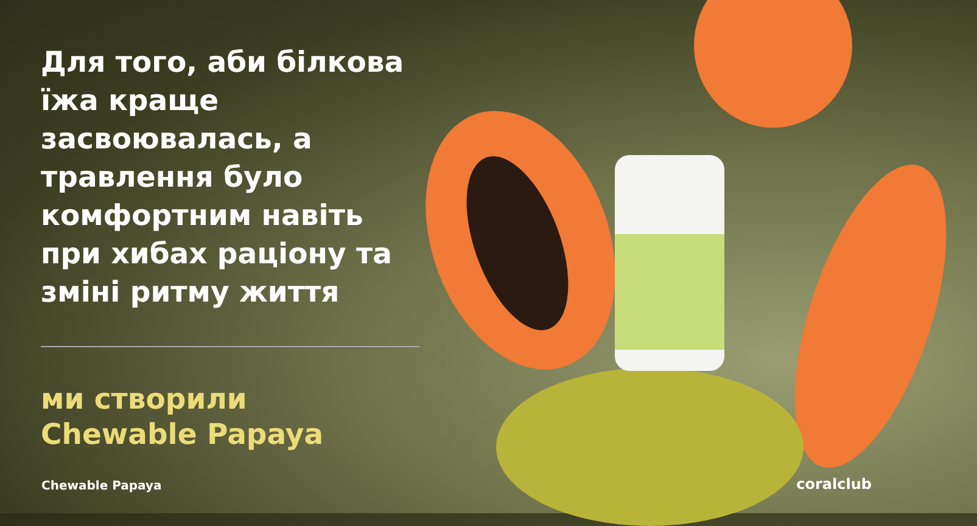Для того, аби білкова їжа краще засвоювалась, а травлення було комфортним навіть при хибах раціону та зміні ритму життя
ми створили
Chewable Papaya
Chewable Papaya coralclub